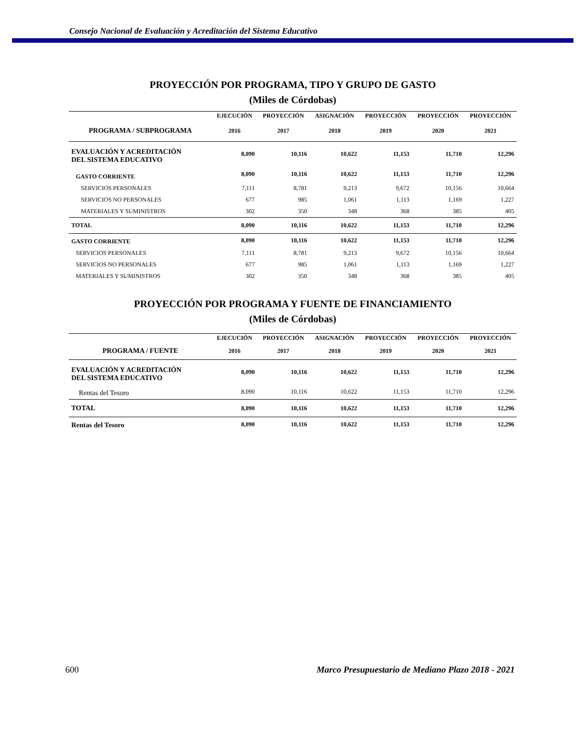Consejo Nacional de Evaluación y Acreditación del Sistema Educativo
PROYECCIÓN POR PROGRAMA, TIPO Y GRUPO DE GASTO
(Miles de Córdobas)
| | EJECUCIÓN | PROYECCIÓN | ASIGNACIÓN | PROYECCIÓN | PROYECCIÓN | PROYECCIÓN |
| --- | --- | --- | --- | --- | --- | --- |
| PROGRAMA / SUBPROGRAMA | 2016 | 2017 | 2018 | 2019 | 2020 | 2021 |
| EVALUACIÓN Y ACREDITACIÓN DEL SISTEMA EDUCATIVO | 8,090 | 10,116 | 10,622 | 11,153 | 11,710 | 12,296 |
| GASTO CORRIENTE | 8,090 | 10,116 | 10,622 | 11,153 | 11,710 | 12,296 |
| SERVICIOS PERSONALES | 7,111 | 8,781 | 9,213 | 9,672 | 10,156 | 10,664 |
| SERVICIOS NO PERSONALES | 677 | 985 | 1,061 | 1,113 | 1,169 | 1,227 |
| MATERIALES Y SUMINISTROS | 302 | 350 | 348 | 368 | 385 | 405 |
| TOTAL | 8,090 | 10,116 | 10,622 | 11,153 | 11,710 | 12,296 |
| GASTO CORRIENTE | 8,090 | 10,116 | 10,622 | 11,153 | 11,710 | 12,296 |
| SERVICIOS PERSONALES | 7,111 | 8,781 | 9,213 | 9,672 | 10,156 | 10,664 |
| SERVICIOS NO PERSONALES | 677 | 985 | 1,061 | 1,113 | 1,169 | 1,227 |
| MATERIALES Y SUMINISTROS | 302 | 350 | 348 | 368 | 385 | 405 |
PROYECCIÓN POR PROGRAMA Y FUENTE DE FINANCIAMIENTO
(Miles de Córdobas)
| | EJECUCIÓN | PROYECCIÓN | ASIGNACIÓN | PROYECCIÓN | PROYECCIÓN | PROYECCIÓN |
| --- | --- | --- | --- | --- | --- | --- |
| PROGRAMA / FUENTE | 2016 | 2017 | 2018 | 2019 | 2020 | 2021 |
| EVALUACIÓN Y ACREDITACIÓN DEL SISTEMA EDUCATIVO | 8,090 | 10,116 | 10,622 | 11,153 | 11,710 | 12,296 |
| Rentas del Tesoro | 8,090 | 10,116 | 10,622 | 11,153 | 11,710 | 12,296 |
| TOTAL | 8,090 | 10,116 | 10,622 | 11,153 | 11,710 | 12,296 |
| Rentas del Tesoro | 8,090 | 10,116 | 10,622 | 11,153 | 11,710 | 12,296 |
600 Marco Presupuestario de Mediano Plazo 2018 - 2021